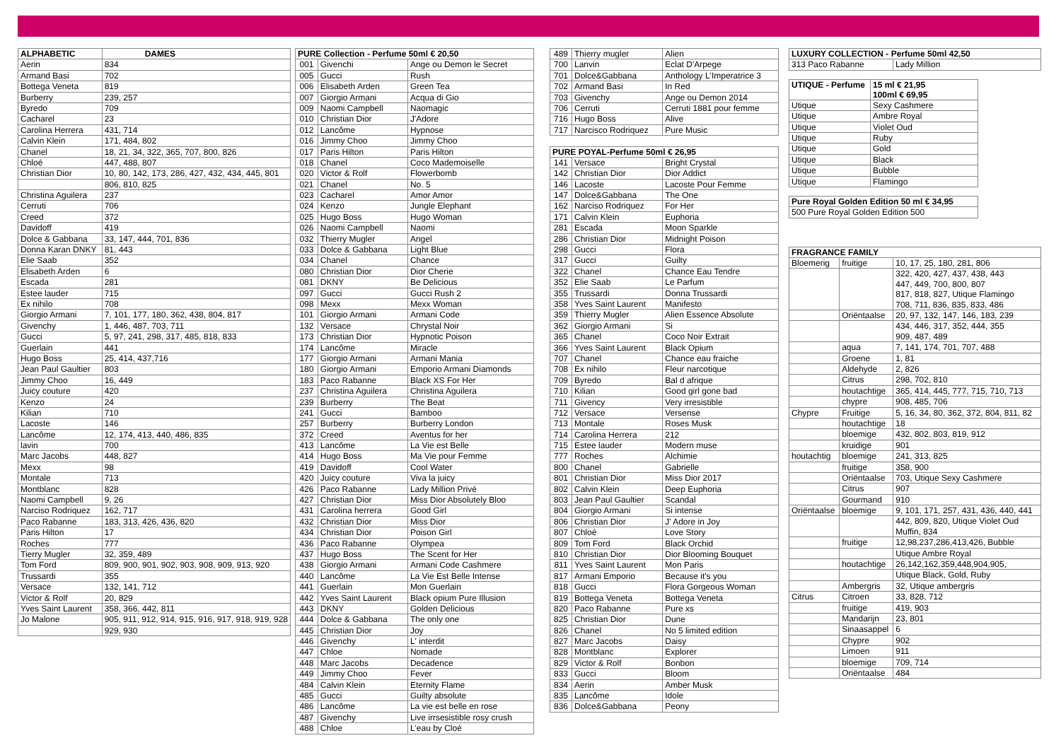| ALPHABETIC | DAMES |
| --- | --- |
| Aerin | 834 |
| Armand Basi | 702 |
| Bottega Veneta | 819 |
| Burberry | 239, 257 |
| Byredo | 709 |
| Cacharel | 23 |
| Carolina Herrera | 431, 714 |
| Calvin Klein | 171, 484, 802 |
| Chanel | 18, 21, 34, 322, 365, 707, 800, 826 |
| Chloé | 447, 488, 807 |
| Christian Dior | 10, 80, 142, 173, 286, 427, 432, 434, 445, 801 |
| | 806, 810, 825 |
| Christina Aguilera | 237 |
| Cerruti | 706 |
| Creed | 372 |
| Davidoff | 419 |
| Dolce & Gabbana | 33, 147, 444, 701, 836 |
| Donna Karan DNKY | 81, 443 |
| Elie Saab | 352 |
| Elisabeth Arden | 6 |
| Escada | 281 |
| Estee lauder | 715 |
| Ex nihilo | 708 |
| Giorgio Armani | 7, 101, 177, 180, 362, 438, 804, 817 |
| Givenchy | 1, 446, 487, 703, 711 |
| Gucci | 5, 97, 241, 298, 317, 485, 818, 833 |
| Guerlain | 441 |
| Hugo Boss | 25, 414, 437,716 |
| Jean Paul Gaultier | 803 |
| Jimmy Choo | 16, 449 |
| Juicy couture | 420 |
| Kenzo | 24 |
| Kilian | 710 |
| Lacoste | 146 |
| Lancôme | 12, 174, 413, 440, 486, 835 |
| lavin | 700 |
| Marc Jacobs | 448, 827 |
| Mexx | 98 |
| Montale | 713 |
| Montblanc | 828 |
| Naomi Campbell | 9, 26 |
| Narciso Rodriquez | 162, 717 |
| Paco Rabanne | 183, 313, 426, 436, 820 |
| Paris Hilton | 17 |
| Roches | 777 |
| Tierry Mugler | 32, 359, 489 |
| Tom Ford | 809, 900, 901, 902, 903, 908, 909, 913, 920 |
| Trussardi | 355 |
| Versace | 132, 141, 712 |
| Victor & Rolf | 20, 829 |
| Yves Saint Laurent | 358, 366, 442, 811 |
| Jo Malone | 905, 911, 912, 914, 915, 916, 917, 918, 919, 928 |
| | 929, 930 |
| PURE Collection - Perfume 50ml € 20,50 | | |
| --- | --- | --- |
| 001 | Givenchi | Ange ou Demon le Secret |
| 005 | Gucci | Rush |
| 006 | Elisabeth Arden | Green Tea |
| 007 | Giorgio Armani | Acqua di Gio |
| 009 | Naomi Campbell | Naomagic |
| 010 | Christian Dior | J'Adore |
| 012 | Lancôme | Hypnose |
| 016 | Jimmy Choo | Jimmy Choo |
| 017 | Paris Hilton | Paris Hilton |
| 018 | Chanel | Coco Mademoiselle |
| 020 | Victor & Rolf | Flowerbomb |
| 021 | Chanel | No. 5 |
| 023 | Cacharel | Amor Amor |
| 024 | Kenzo | Jungle Elephant |
| 025 | Hugo Boss | Hugo Woman |
| 026 | Naomi Campbell | Naomi |
| 032 | Thierry Mugler | Angel |
| 033 | Dolce & Gabbana | Light Blue |
| 034 | Chanel | Chance |
| 080 | Christian Dior | Dior Cherie |
| 081 | DKNY | Be Delicious |
| 097 | Gucci | Gucci Rush 2 |
| 098 | Mexx | Mexx Woman |
| 101 | Giorgio Armani | Armani Code |
| 132 | Versace | Chrystal Noir |
| 173 | Christian Dior | Hypnotic Poison |
| 174 | Lancôme | Miracle |
| 177 | Giorgio Armani | Armani Mania |
| 180 | Giorgio Armani | Emporio Armani Diamonds |
| 183 | Paco Rabanne | Black XS For Her |
| 237 | Christina Aguilera | Christina Aguilera |
| 239 | Burberry | The Beat |
| 241 | Gucci | Bamboo |
| 257 | Burberry | Burberry London |
| 372 | Creed | Aventus for her |
| 413 | Lancôme | La Vie est Belle |
| 414 | Hugo Boss | Ma Vie pour Femme |
| 419 | Davidoff | Cool Water |
| 420 | Juicy couture | Viva la juicy |
| 426 | Paco Rabanne | Lady Million Privé |
| 427 | Christian Dior | Miss Dior Absolutely Bloo |
| 431 | Carolina herrera | Good Girl |
| 432 | Christian Dior | Miss Dior |
| 434 | Christian Dior | Poison Girl |
| 436 | Paco Rabanne | Olympea |
| 437 | Hugo Boss | The Scent for Her |
| 438 | Giorgio Armani | Armani Code Cashmere |
| 440 | Lancôme | La Vie Est Belle Intense |
| 441 | Guerlain | Mon Guerlain |
| 442 | Yves Saint Laurent | Black opium Pure Illusion |
| 443 | DKNY | Golden Delicious |
| 444 | Dolce & Gabbana | The only one |
| 445 | Christian Dior | Joy |
| 446 | Givenchy | L' interdit |
| 447 | Chloe | Nomade |
| 448 | Marc Jacobs | Decadence |
| 449 | Jimmy Choo | Fever |
| 484 | Calvin Klein | Eternity Flame |
| 485 | Gucci | Guilty absolute |
| 486 | Lancôme | La vie est belle en rose |
| 487 | Givenchy | Live irrsesistible rosy crush |
| 488 | Chloe | L'eau by Cloé |
| 489 | Thierry mugler | Alien |
| 700 | Lanvin | Eclat D'Arpege |
| 701 | Dolce&Gabbana | Anthology L'Imperatrice 3 |
| 702 | Armand Basi | In Red |
| 703 | Givenchy | Ange ou Demon 2014 |
| 706 | Cerruti | Cerruti 1881 pour femme |
| 716 | Hugo Boss | Alive |
| 717 | Narcisco Rodriquez | Pure Music |
| PURE POYAL-Perfume 50ml € 26,95 | | |
| 141 | Versace | Bright Crystal |
| 142 | Christian Dior | Dior Addict |
| 146 | Lacoste | Lacoste Pour Femme |
| 147 | Dolce&Gabbana | The One |
| 162 | Narciso Rodriquez | For Her |
| 171 | Calvin Klein | Euphoria |
| 281 | Escada | Moon Sparkle |
| 286 | Christian Dior | Midnight Poison |
| 298 | Gucci | Flora |
| 317 | Gucci | Guilty |
| 322 | Chanel | Chance Eau Tendre |
| 352 | Elie Saab | Le Parfum |
| 355 | Trussardi | Donna Trussardi |
| 358 | Yves Saint Laurent | Manifesto |
| 359 | Thierry Mugler | Alien Essence Absolute |
| 362 | Giorgio Armani | Si |
| 365 | Chanel | Coco Noir Extrait |
| 366 | Yves Saint Laurent | Black Opium |
| 707 | Chanel | Chance eau fraiche |
| 708 | Ex nihilo | Fleur narcotique |
| 709 | Byredo | Bal d afrique |
| 710 | Kilian | Good girl gone bad |
| 711 | Givency | Very irresistible |
| 712 | Versace | Versense |
| 713 | Montale | Roses Musk |
| 714 | Carolina Herrera | 212 |
| 715 | Estee lauder | Modern muse |
| 777 | Roches | Alchimie |
| 800 | Chanel | Gabrielle |
| 801 | Christian Dior | Miss Dior 2017 |
| 802 | Calvin Klein | Deep Euphoria |
| 803 | Jean Paul Gaultier | Scandal |
| 804 | Giorgio Armani | Si intense |
| 806 | Christian Dior | J' Adore in Joy |
| 807 | Chloé | Love Story |
| 809 | Tom Ford | Black Orchid |
| 810 | Christian Dior | Dior Blooming Bouquet |
| 811 | Yves Saint Laurent | Mon Paris |
| 817 | Armani Emporio | Because it's you |
| 818 | Gucci | Flora Gorgeous Woman |
| 819 | Bottega Veneta | Bottega Veneta |
| 820 | Paco Rabanne | Pure xs |
| 825 | Christian Dior | Dune |
| 826 | Chanel | No 5 limited edition |
| 827 | Marc Jacobs | Daisy |
| 828 | Montblanc | Explorer |
| 829 | Victor & Rolf | Bonbon |
| 833 | Gucci | Bloom |
| 834 | Aerin | Amber Musk |
| 835 | Lancôme | Idole |
| 836 | Dolce&Gabbana | Peony |
| LUXURY COLLECTION - Perfume 50ml 42,50 | |
| --- | --- |
| 313 Paco Rabanne | Lady Million |
| UTIQUE - Perfume | 15 ml € 21,95 100ml € 69,95 |
| --- | --- |
| Utique | Sexy Cashmere |
| Utique | Ambre Royal |
| Utique | Violet Oud |
| Utique | Ruby |
| Utique | Gold |
| Utique | Black |
| Utique | Bubble |
| Utique | Flamingo |
| Pure Royal Golden Edition 50 ml € 34,95 |
| --- |
| 500 Pure Royal Golden Edition 500 |
| FRAGRANCE FAMILY | | |
| --- | --- | --- |
| Bloemerig | fruitige | 10, 17, 25, 180, 281, 806 |
| | | 322, 420, 427, 437, 438, 443 |
| | | 447, 449, 700, 800, 807 |
| | | 817, 818, 827, Utique Flamingo |
| | | 708, 711, 836, 835, 833, 486 |
| | Oriëntaalse | 20, 97, 132, 147, 146, 183, 239 |
| | | 434, 446, 317, 352, 444, 355 |
| | | 909, 487, 489 |
| | aqua | 7, 141, 174, 701, 707, 488 |
| | Groene | 1, 81 |
| | Aldehyde | 2, 826 |
| | Citrus | 298, 702, 810 |
| | houtachtige | 365, 414, 445, 777, 715, 710, 713 |
| | chypre | 908, 485, 706 |
| Chypre | Fruitige | 5, 16, 34, 80, 362, 372, 804, 811, 82 |
| | houtachtige | 18 |
| | bloemige | 432, 802, 803, 819, 912 |
| | kruidige | 901 |
| houtachtig | bloemige | 241, 313, 825 |
| | fruitige | 358, 900 |
| | Oriëntaalse | 703, Utique Sexy Cashmere |
| | Citrus | 907 |
| | Gourmand | 910 |
| Oriëntaalse | bloemige | 9, 101, 171, 257, 431, 436, 440, 441 |
| | | 442, 809, 820, Utique Violet Oud |
| | | Muffin, 834 |
| | fruitige | 12,98,237,286,413,426, Bubble |
| | | Utique Ambre Royal |
| | houtachtige | 26,142,162,359,448,904,905, |
| | | Utique Black, Gold, Ruby |
| | Ambergris | 32, Utique ambergris |
| Citrus | Citroen | 33, 828, 712 |
| | fruitige | 419, 903 |
| | Mandarijn | 23, 801 |
| | Sinaasappel | 6 |
| | Chypre | 902 |
| | Limoen | 911 |
| | bloemige | 709, 714 |
| | Oriëntaalse | 484 |